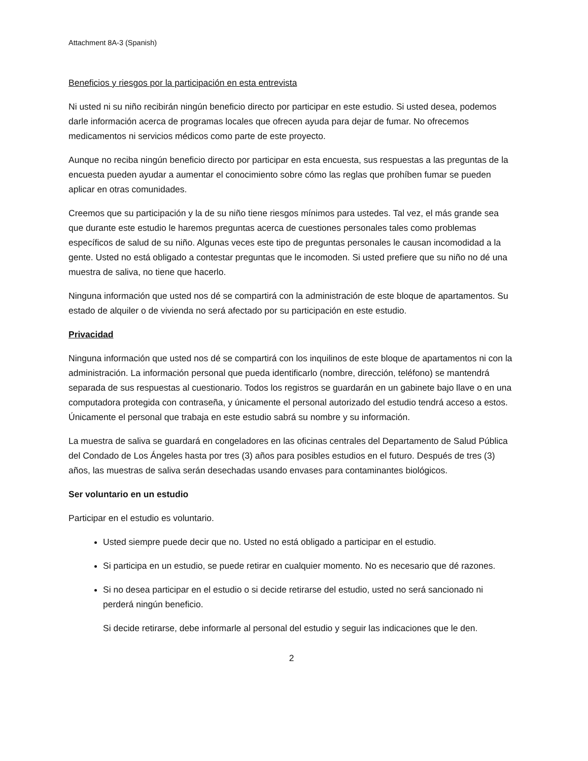Attachment 8A-3 (Spanish)
Beneficios y riesgos por la participación en esta entrevista
Ni usted ni su niño recibirán ningún beneficio directo por participar en este estudio. Si usted desea, podemos darle información acerca de programas locales que ofrecen ayuda para dejar de fumar. No ofrecemos medicamentos ni servicios médicos como parte de este proyecto.
Aunque no reciba ningún beneficio directo por participar en esta encuesta, sus respuestas a las preguntas de la encuesta pueden ayudar a aumentar el conocimiento sobre cómo las reglas que prohíben fumar se pueden aplicar en otras comunidades.
Creemos que su participación y la de su niño tiene riesgos mínimos para ustedes. Tal vez, el más grande sea que durante este estudio le haremos preguntas acerca de cuestiones personales tales como problemas específicos de salud de su niño. Algunas veces este tipo de preguntas personales le causan incomodidad a la gente. Usted no está obligado a contestar preguntas que le incomoden. Si usted prefiere que su niño no dé una muestra de saliva, no tiene que hacerlo.
Ninguna información que usted nos dé se compartirá con la administración de este bloque de apartamentos. Su estado de alquiler o de vivienda no será afectado por su participación en este estudio.
Privacidad
Ninguna información que usted nos dé se compartirá con los inquilinos de este bloque de apartamentos ni con la administración. La información personal que pueda identificarlo (nombre, dirección, teléfono) se mantendrá separada de sus respuestas al cuestionario. Todos los registros se guardarán en un gabinete bajo llave o en una computadora protegida con contraseña, y únicamente el personal autorizado del estudio tendrá acceso a estos. Únicamente el personal que trabaja en este estudio sabrá su nombre y su información.
La muestra de saliva se guardará en congeladores en las oficinas centrales del Departamento de Salud Pública del Condado de Los Ángeles hasta por tres (3) años para posibles estudios en el futuro. Después de tres (3) años, las muestras de saliva serán desechadas usando envases para contaminantes biológicos.
Ser voluntario en un estudio
Participar en el estudio es voluntario.
Usted siempre puede decir que no. Usted no está obligado a participar en el estudio.
Si participa en un estudio, se puede retirar en cualquier momento. No es necesario que dé razones.
Si no desea participar en el estudio o si decide retirarse del estudio, usted no será sancionado ni perderá ningún beneficio.
Si decide retirarse, debe informarle al personal del estudio y seguir las indicaciones que le den.
2